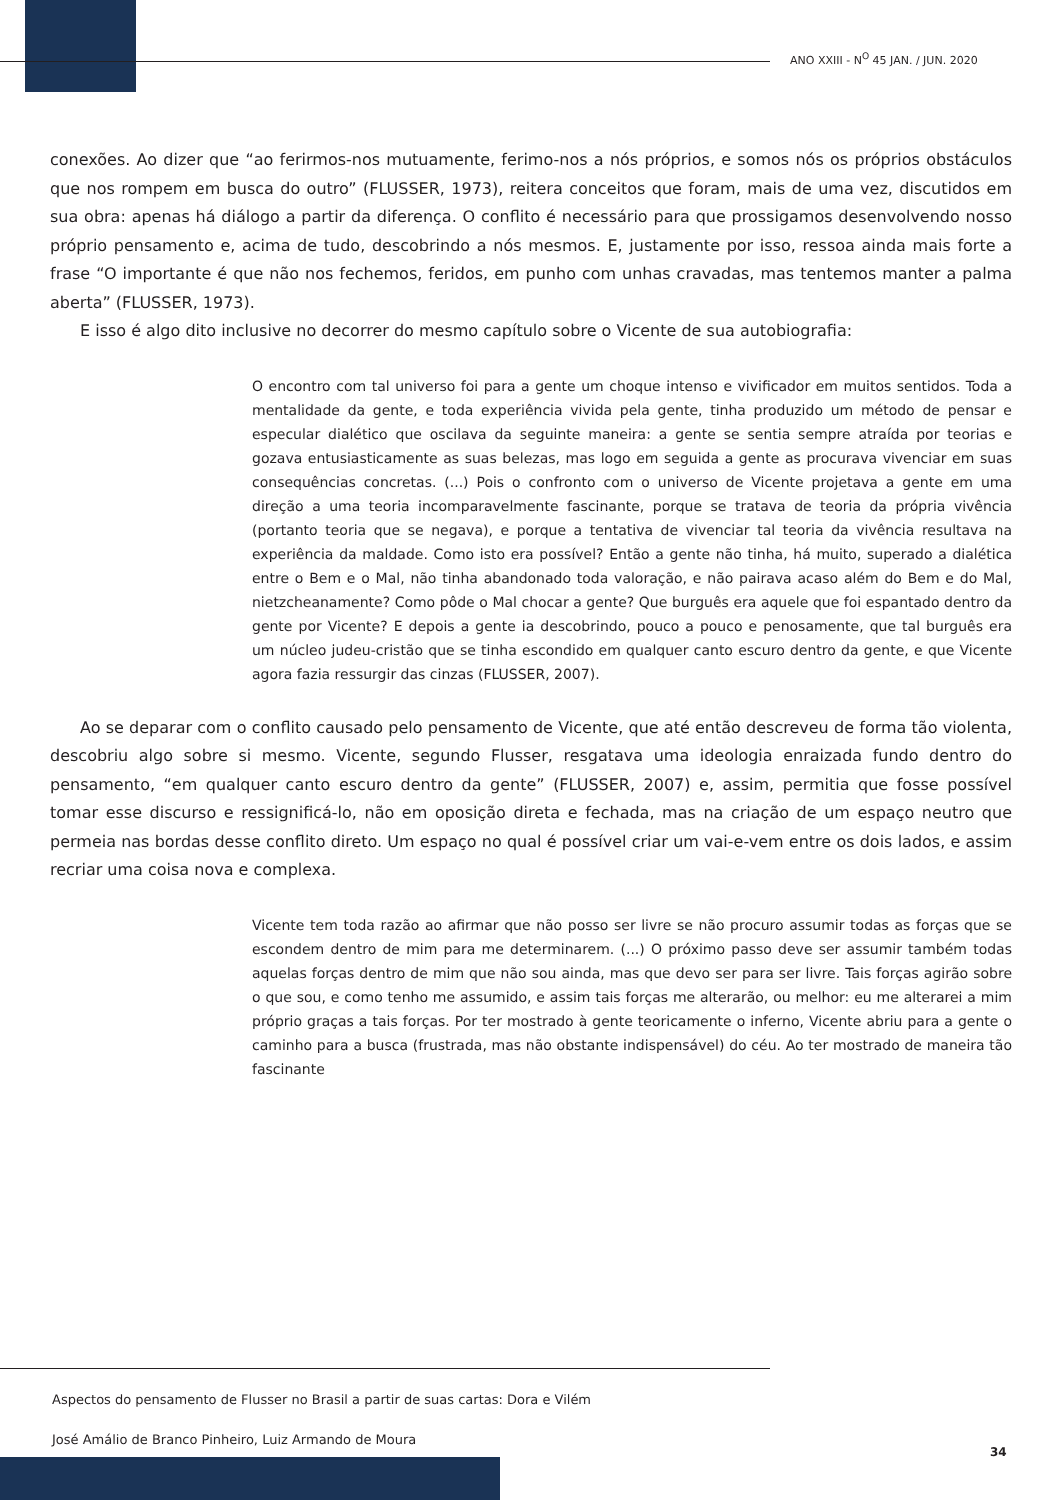ANO XXIII - N<sup>O</sup> 45 JAN. / JUN. 2020
conexões. Ao dizer que “ao ferirmos-nos mutuamente, ferimo-nos a nós próprios, e somos nós os próprios obstáculos que nos rompem em busca do outro” (FLUSSER, 1973), reitera conceitos que foram, mais de uma vez, discutidos em sua obra: apenas há diálogo a partir da diferença. O conflito é necessário para que prossigamos desenvolvendo nosso próprio pensamento e, acima de tudo, descobrindo a nós mesmos. E, justamente por isso, ressoa ainda mais forte a frase “O importante é que não nos fechemos, feridos, em punho com unhas cravadas, mas tentemos manter a palma aberta” (FLUSSER, 1973).
E isso é algo dito inclusive no decorrer do mesmo capítulo sobre o Vicente de sua autobiografia:
O encontro com tal universo foi para a gente um choque intenso e vivificador em muitos sentidos. Toda a mentalidade da gente, e toda experiência vivida pela gente, tinha produzido um método de pensar e especular dialético que oscilava da seguinte maneira: a gente se sentia sempre atraída por teorias e gozava entusiasticamente as suas belezas, mas logo em seguida a gente as procurava vivenciar em suas consequências concretas. (...) Pois o confronto com o universo de Vicente projetava a gente em uma direção a uma teoria incomparavelmente fascinante, porque se tratava de teoria da própria vivência (portanto teoria que se negava), e porque a tentativa de vivenciar tal teoria da vivência resultava na experiência da maldade. Como isto era possível? Então a gente não tinha, há muito, superado a dialética entre o Bem e o Mal, não tinha abandonado toda valoração, e não pairava acaso além do Bem e do Mal, nietzcheanamente? Como pôde o Mal chocar a gente? Que burguês era aquele que foi espantado dentro da gente por Vicente? E depois a gente ia descobrindo, pouco a pouco e penosamente, que tal burguês era um núcleo judeu-cristão que se tinha escondido em qualquer canto escuro dentro da gente, e que Vicente agora fazia ressurgir das cinzas (FLUSSER, 2007).
Ao se deparar com o conflito causado pelo pensamento de Vicente, que até então descreveu de forma tão violenta, descobriu algo sobre si mesmo. Vicente, segundo Flusser, resgatava uma ideologia enraizada fundo dentro do pensamento, “em qualquer canto escuro dentro da gente” (FLUSSER, 2007) e, assim, permitia que fosse possível tomar esse discurso e ressignificá-lo, não em oposição direta e fechada, mas na criação de um espaço neutro que permeia nas bordas desse conflito direto. Um espaço no qual é possível criar um vai-e-vem entre os dois lados, e assim recriar uma coisa nova e complexa.
Vicente tem toda razão ao afirmar que não posso ser livre se não procuro assumir todas as forças que se escondem dentro de mim para me determinarem. (...) O próximo passo deve ser assumir também todas aquelas forças dentro de mim que não sou ainda, mas que devo ser para ser livre. Tais forças agirão sobre o que sou, e como tenho me assumido, e assim tais forças me alterarão, ou melhor: eu me alterarei a mim próprio graças a tais forças. Por ter mostrado à gente teoricamente o inferno, Vicente abriu para a gente o caminho para a busca (frustrada, mas não obstante indispensável) do céu. Ao ter mostrado de maneira tão fascinante
Aspectos do pensamento de Flusser no Brasil a partir de suas cartas: Dora e Vilém
José Amálio de Branco Pinheiro, Luiz Armando de Moura
34